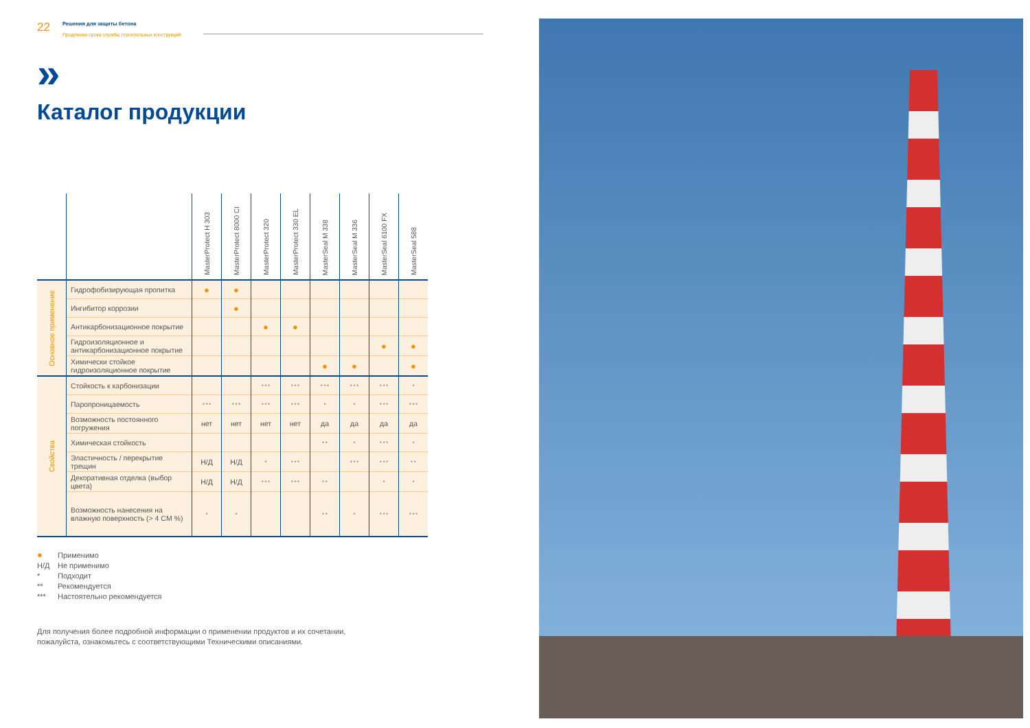22
Решения для защиты бетона
Продление срока службы строительных конструкций
»
Каталог продукции
| | | MasterProtect H 303 | MasterProtect 8000 CI | MasterProtect 320 | MasterProtect 330 EL | MasterSeal M 338 | MasterSeal M 336 | MasterSeal 6100 FX | MasterSeal 588 |
| --- | --- | --- | --- | --- | --- | --- | --- | --- | --- |
| Основное применение | Гидрофобизирующая пропитка | ● | ● | | | | | | |
| | Ингибитор коррозии | | ● | | | | | | |
| | Антикарбонизационное покрытие | | | ● | ● | | | | |
| | Гидроизоляционное и антикарбонизационное покрытие | | | | | | | ● | ● |
| | Химически стойкое гидроизоляционное покрытие | | | | | ● | ● | | ● |
| Свойства | Стойкость к карбонизации | | | * * * | * * * | * * * | * * * | * * * | * |
| | Паропроницаемость | * * * | * * * | * * * | * * * | * | * | * * * | * * * |
| | Возможность постоянного погружения | нет | нет | нет | нет | да | да | да | да |
| | Химическая стойкость | | | | | * * | * | * * * | * |
| | Эластичность / перекрытие трещин | Н/Д | Н/Д | * | * * * | | * * * | * * * | * * |
| | Декоративная отделка (выбор цвета) | Н/Д | Н/Д | * * * | * * * | * * | | * | * |
| | Возможность нанесения на влажную поверхность (> 4 CM %) | * | * | | | * * | * | * * * | * * * |
● Применимо
Н/Д Не применимо
* Подходит
** Рекомендуется
*** Настоятельно рекомендуется
Для получения более подробной информации о применении продуктов и их сочетании,
пожалуйста, ознакомьтесь с соответствующими Техническими описаниями.